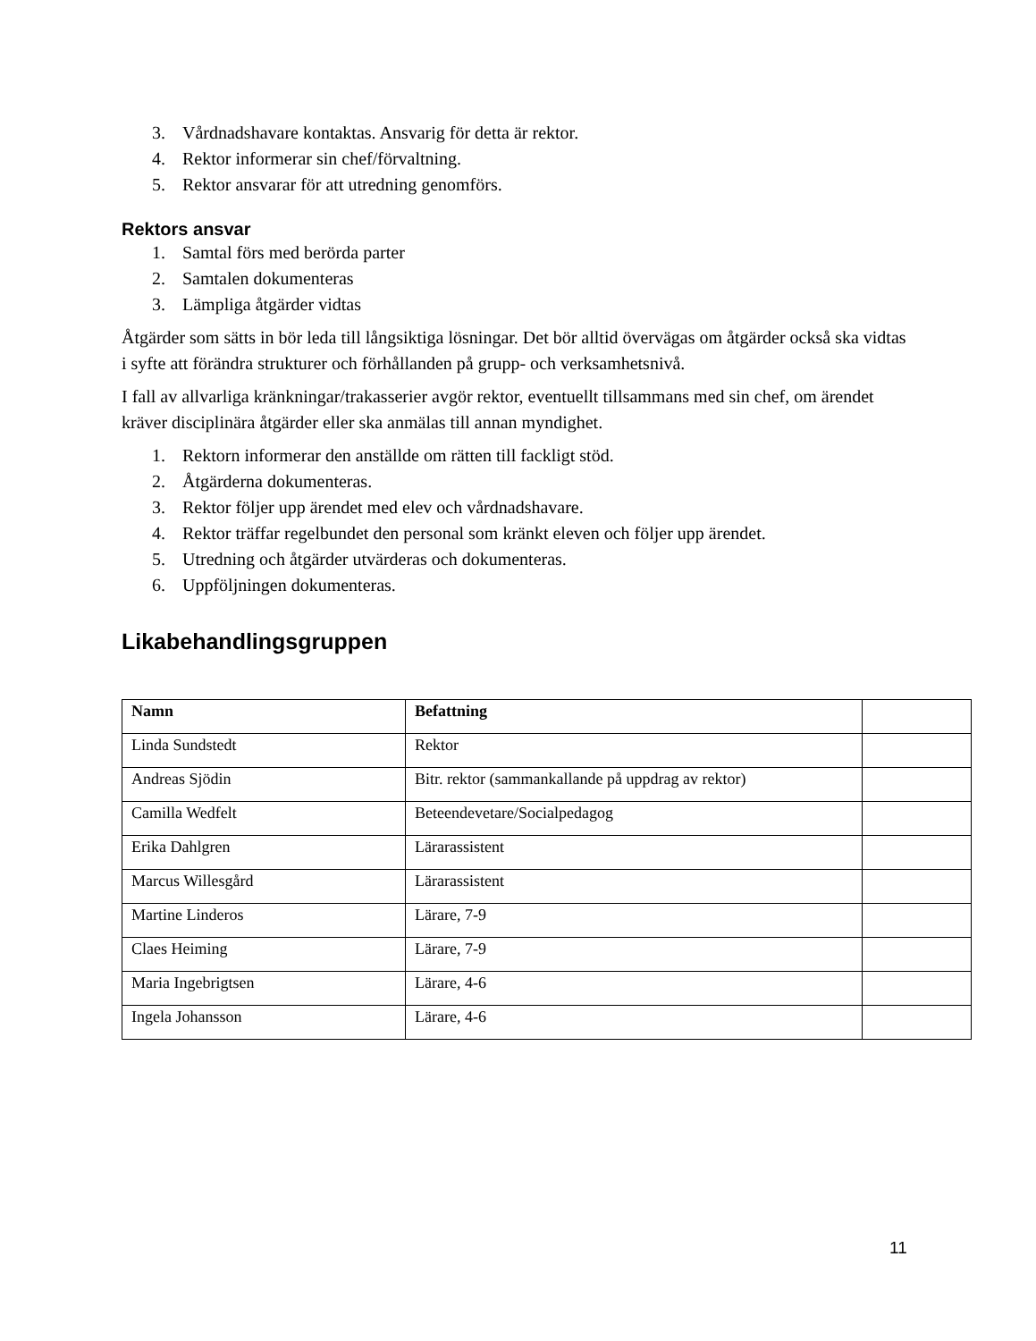3. Vårdnadshavare kontaktas. Ansvarig för detta är rektor.
4. Rektor informerar sin chef/förvaltning.
5. Rektor ansvarar för att utredning genomförs.
Rektors ansvar
1. Samtal förs med berörda parter
2. Samtalen dokumenteras
3. Lämpliga åtgärder vidtas
Åtgärder som sätts in bör leda till långsiktiga lösningar. Det bör alltid övervägas om åtgärder också ska vidtas i syfte att förändra strukturer och förhållanden på grupp- och verksamhetsnivå.
I fall av allvarliga kränkningar/trakasserier avgör rektor, eventuellt tillsammans med sin chef, om ärendet kräver disciplinära åtgärder eller ska anmälas till annan myndighet.
1. Rektorn informerar den anställde om rätten till fackligt stöd.
2. Åtgärderna dokumenteras.
3. Rektor följer upp ärendet med elev och vårdnadshavare.
4. Rektor träffar regelbundet den personal som kränkt eleven och följer upp ärendet.
5. Utredning och åtgärder utvärderas och dokumenteras.
6. Uppföljningen dokumenteras.
Likabehandlingsgruppen
| Namn | Befattning | |
| --- | --- | --- |
| Linda Sundstedt | Rektor | |
| Andreas Sjödin | Bitr. rektor (sammankallande på uppdrag av rektor) | |
| Camilla Wedfelt | Beteendevetare/Socialpedagog | |
| Erika Dahlgren | Lärarassistent | |
| Marcus Willesgård | Lärarassistent | |
| Martine Linderos | Lärare, 7-9 | |
| Claes Heiming | Lärare, 7-9 | |
| Maria Ingebrigtsen | Lärare, 4-6 | |
| Ingela Johansson | Lärare, 4-6 | |
11